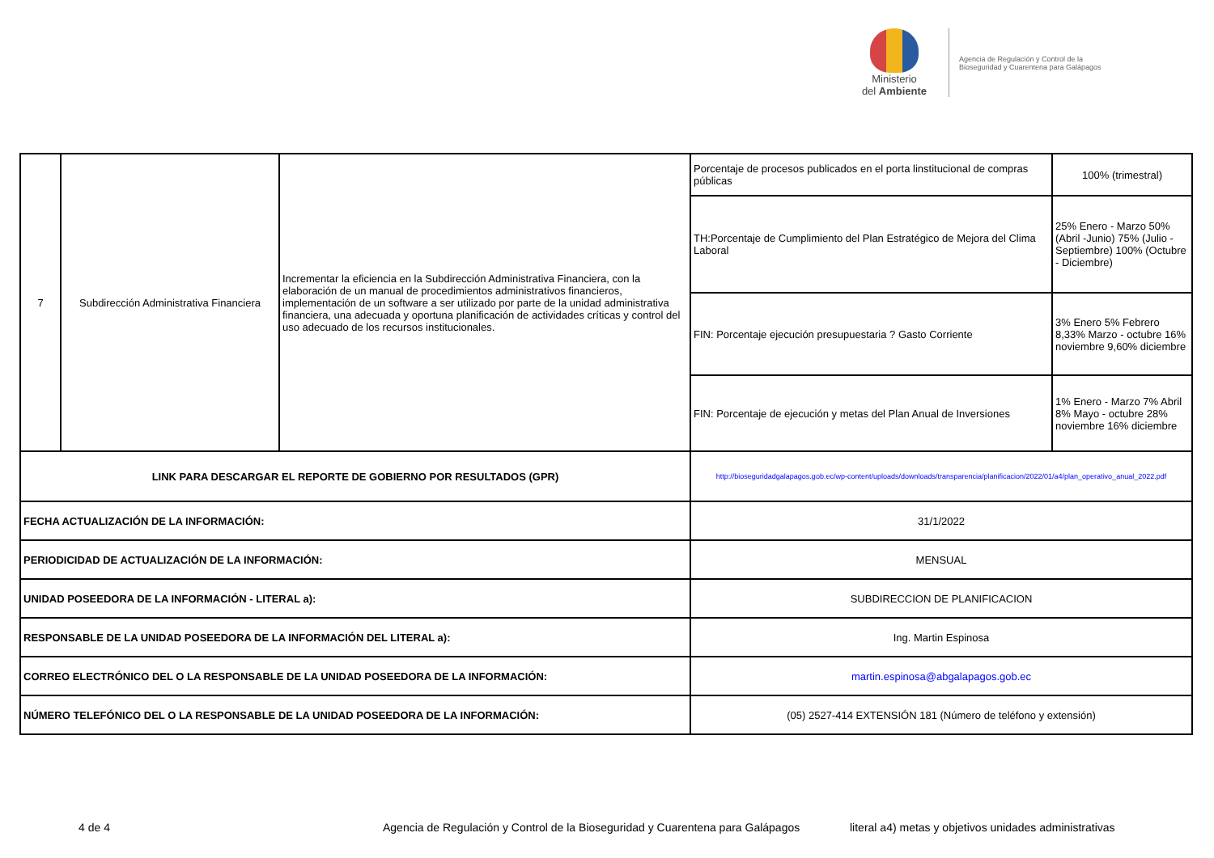Ministerio
del Ambiente
Agencia de Regulación y Control de la Bioseguridad y Cuarentena para Galápagos
| 7 | Subdirección Administrativa Financiera | Incrementar la eficiencia en la Subdirección Administrativa Financiera, con la elaboración de un manual de procedimientos administrativos financieros, implementación de un software a ser utilizado por parte de la unidad administrativa financiera, una adecuada y oportuna planificación de actividades críticas y control del uso adecuado de los recursos institucionales. | Porcentaje de procesos publicados en el porta linstitucional de compras públicas | 100% (trimestral) |
| | | | TH:Porcentaje de Cumplimiento del Plan Estratégico de Mejora del Clima Laboral | 25% Enero - Marzo 50% (Abril -Junio) 75% (Julio - Septiembre) 100% (Octubre - Diciembre) |
| | | | FIN: Porcentaje ejecución presupuestaria ? Gasto Corriente | 3% Enero 5% Febrero 8,33% Marzo - octubre 16% noviembre 9,60% diciembre |
| | | | FIN: Porcentaje de ejecución y metas del Plan Anual de Inversiones | 1% Enero - Marzo 7% Abril 8% Mayo - octubre 28% noviembre 16% diciembre |
| LINK PARA DESCARGAR EL REPORTE DE GOBIERNO POR RESULTADOS (GPR) | | | http://bioseguridadgalapagos.gob.ec/wp-content/uploads/downloads/transparencia/planificacion/2022/01/a4/plan_operativo_anual_2022.pdf | |
| FECHA ACTUALIZACIÓN DE LA INFORMACIÓN: | | | 31/1/2022 | |
| PERIODICIDAD DE ACTUALIZACIÓN DE LA INFORMACIÓN: | | | MENSUAL | |
| UNIDAD POSEEDORA DE LA INFORMACIÓN - LITERAL a): | | | SUBDIRECCION DE PLANIFICACION | |
| RESPONSABLE DE LA UNIDAD POSEEDORA DE LA INFORMACIÓN DEL LITERAL a): | | | Ing. Martin Espinosa | |
| CORREO ELECTRÓNICO DEL O LA RESPONSABLE DE LA UNIDAD POSEEDORA DE LA INFORMACIÓN: | | | martin.espinosa@abgalapagos.gob.ec | |
| NÚMERO TELEFÓNICO DEL O LA RESPONSABLE DE LA UNIDAD POSEEDORA DE LA INFORMACIÓN: | | | (05) 2527-414 EXTENSIÓN 181 (Número de teléfono y extensión) | |
4 de 4 Agencia de Regulación y Control de la Bioseguridad y Cuarentena para Galápagos literal a4) metas y objetivos unidades administrativas